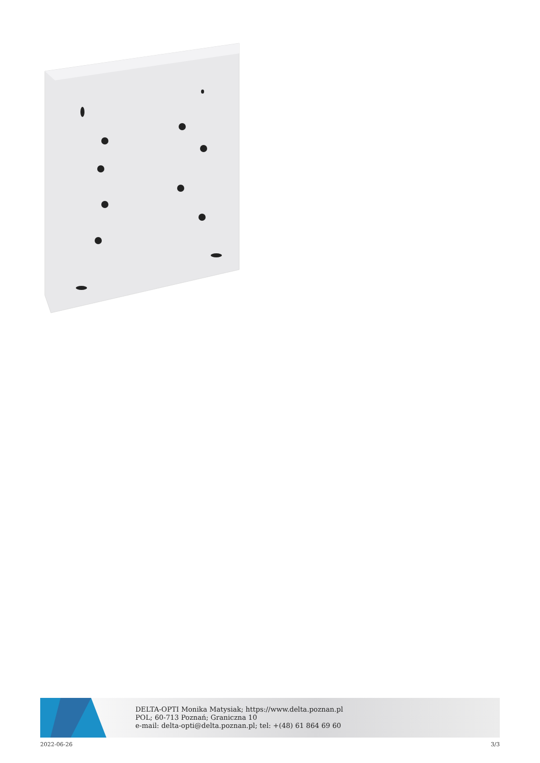DELTA-OPTI Monika Matysiak; https://www.delta.poznan.pl
POL; 60-713 Poznań; Graniczna 10
e-mail: delta-opti@delta.poznan.pl; tel: +(48) 61 864 69 60
2022-06-26 3/3